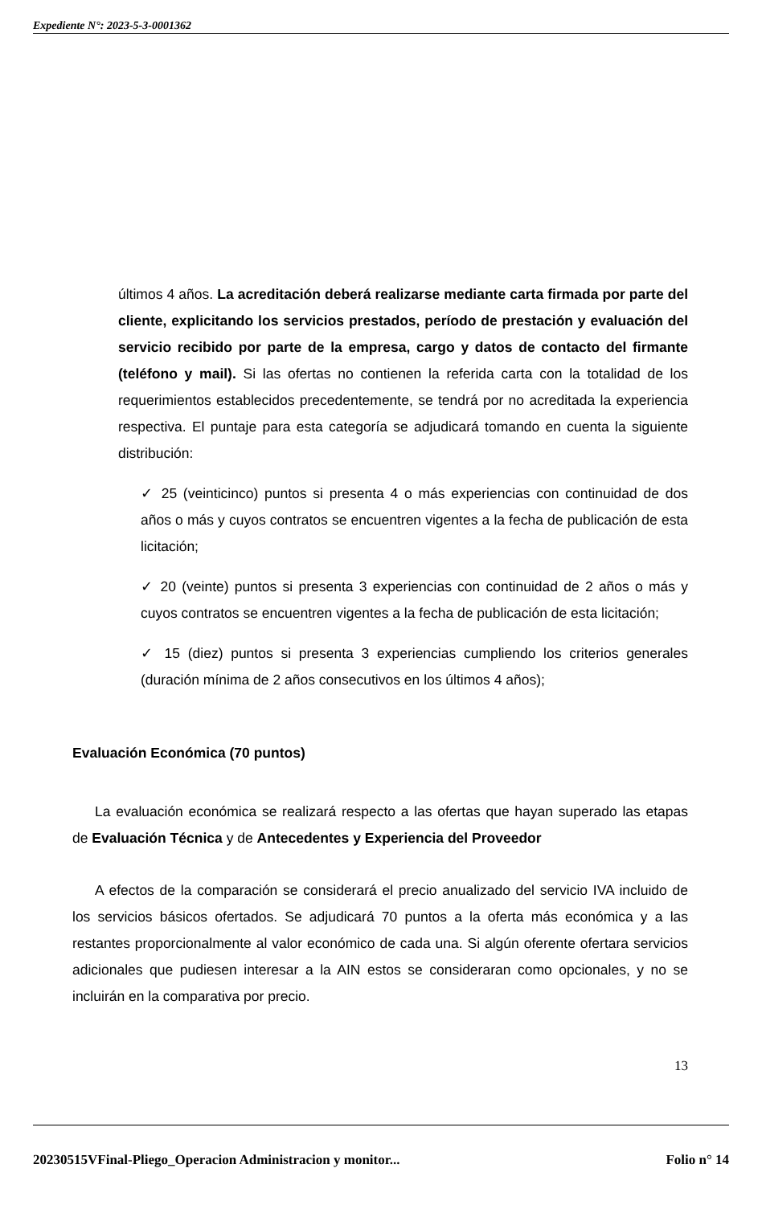Expediente N°: 2023-5-3-0001362
últimos 4 años. La acreditación deberá realizarse mediante carta firmada por parte del cliente, explicitando los servicios prestados, período de prestación y evaluación del servicio recibido por parte de la empresa, cargo y datos de contacto del firmante (teléfono y mail). Si las ofertas no contienen la referida carta con la totalidad de los requerimientos establecidos precedentemente, se tendrá por no acreditada la experiencia respectiva. El puntaje para esta categoría se adjudicará tomando en cuenta la siguiente distribución:
✓ 25 (veinticinco) puntos si presenta 4 o más experiencias con continuidad de dos años o más y cuyos contratos se encuentren vigentes a la fecha de publicación de esta licitación;
✓ 20 (veinte) puntos si presenta 3 experiencias con continuidad de 2 años o más y cuyos contratos se encuentren vigentes a la fecha de publicación de esta licitación;
✓ 15 (diez) puntos si presenta 3 experiencias cumpliendo los criterios generales (duración mínima de 2 años consecutivos en los últimos 4 años);
Evaluación Económica (70 puntos)
La evaluación económica se realizará respecto a las ofertas que hayan superado las etapas de Evaluación Técnica y de Antecedentes y Experiencia del Proveedor
A efectos de la comparación se considerará el precio anualizado del servicio IVA incluido de los servicios básicos ofertados. Se adjudicará 70 puntos a la oferta más económica y a las restantes proporcionalmente al valor económico de cada una. Si algún oferente ofertara servicios adicionales que pudiesen interesar a la AIN estos se consideraran como opcionales, y no se incluirán en la comparativa por precio.
13
20230515VFinal-Pliego_Operacion Administracion y monitor... Folio n° 14